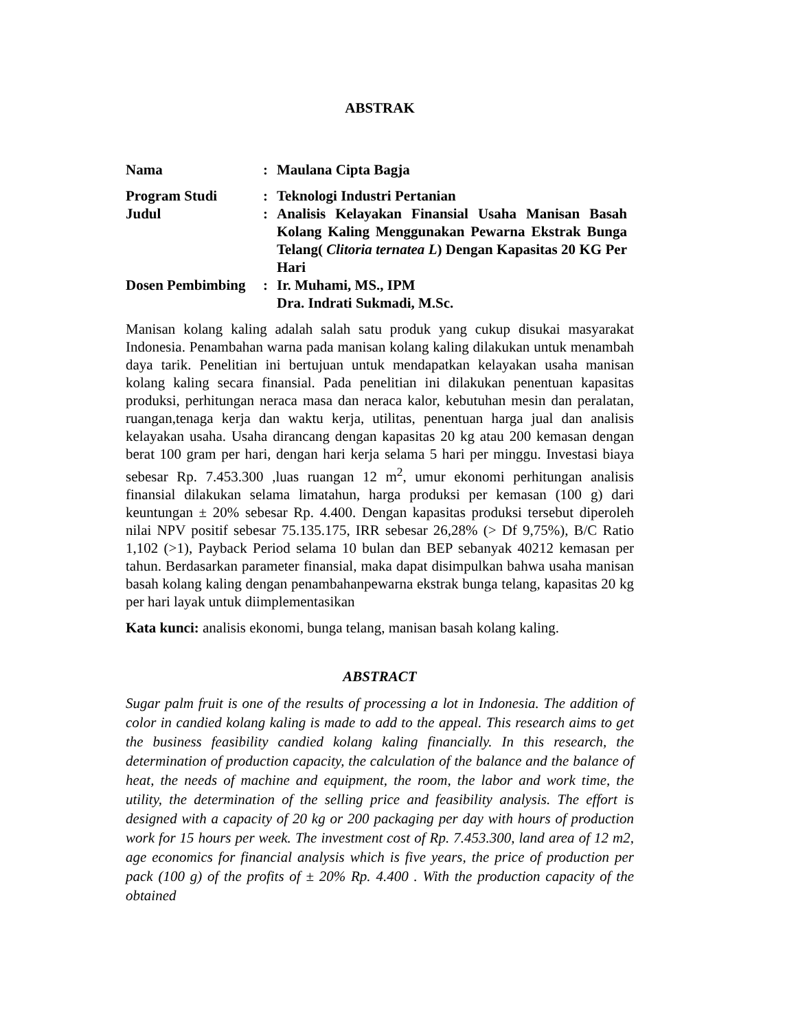ABSTRAK
Nama : Maulana Cipta Bagja
Program Studi : Teknologi Industri Pertanian
Judul : Analisis Kelayakan Finansial Usaha Manisan Basah Kolang Kaling Menggunakan Pewarna Ekstrak Bunga Telang( Clitoria ternatea L) Dengan Kapasitas 20 KG Per Hari
Dosen Pembimbing
: Ir. Muhami, MS., IPM
Dra. Indrati Sukmadi, M.Sc.
Manisan kolang kaling adalah salah satu produk yang cukup disukai masyarakat Indonesia. Penambahan warna pada manisan kolang kaling dilakukan untuk menambah daya tarik. Penelitian ini bertujuan untuk mendapatkan kelayakan usaha manisan kolang kaling secara finansial. Pada penelitian ini dilakukan penentuan kapasitas produksi, perhitungan neraca masa dan neraca kalor, kebutuhan mesin dan peralatan, ruangan,tenaga kerja dan waktu kerja, utilitas, penentuan harga jual dan analisis kelayakan usaha. Usaha dirancang dengan kapasitas 20 kg atau 200 kemasan dengan berat 100 gram per hari, dengan hari kerja selama 5 hari per minggu. Investasi biaya sebesar Rp. 7.453.300 ,luas ruangan 12 m<sup>2</sup>, umur ekonomi perhitungan analisis finansial dilakukan selama limatahun, harga produksi per kemasan (100 g) dari keuntungan ± 20% sebesar Rp. 4.400. Dengan kapasitas produksi tersebut diperoleh nilai NPV positif sebesar 75.135.175, IRR sebesar 26,28% (> Df 9,75%), B/C Ratio 1,102 (>1), Payback Period selama 10 bulan dan BEP sebanyak 40212 kemasan per tahun. Berdasarkan parameter finansial, maka dapat disimpulkan bahwa usaha manisan basah kolang kaling dengan penambahanpewarna ekstrak bunga telang, kapasitas 20 kg per hari layak untuk diimplementasikan
Kata kunci: analisis ekonomi, bunga telang, manisan basah kolang kaling.
ABSTRACT
Sugar palm fruit is one of the results of processing a lot in Indonesia. The addition of color in candied kolang kaling is made to add to the appeal. This research aims to get the business feasibility candied kolang kaling financially. In this research, the determination of production capacity, the calculation of the balance and the balance of heat, the needs of machine and equipment, the room, the labor and work time, the utility, the determination of the selling price and feasibility analysis. The effort is designed with a capacity of 20 kg or 200 packaging per day with hours of production work for 15 hours per week. The investment cost of Rp. 7.453.300, land area of 12 m2, age economics for financial analysis which is five years, the price of production per pack (100 g) of the profits of ± 20% Rp. 4.400 . With the production capacity of the obtained